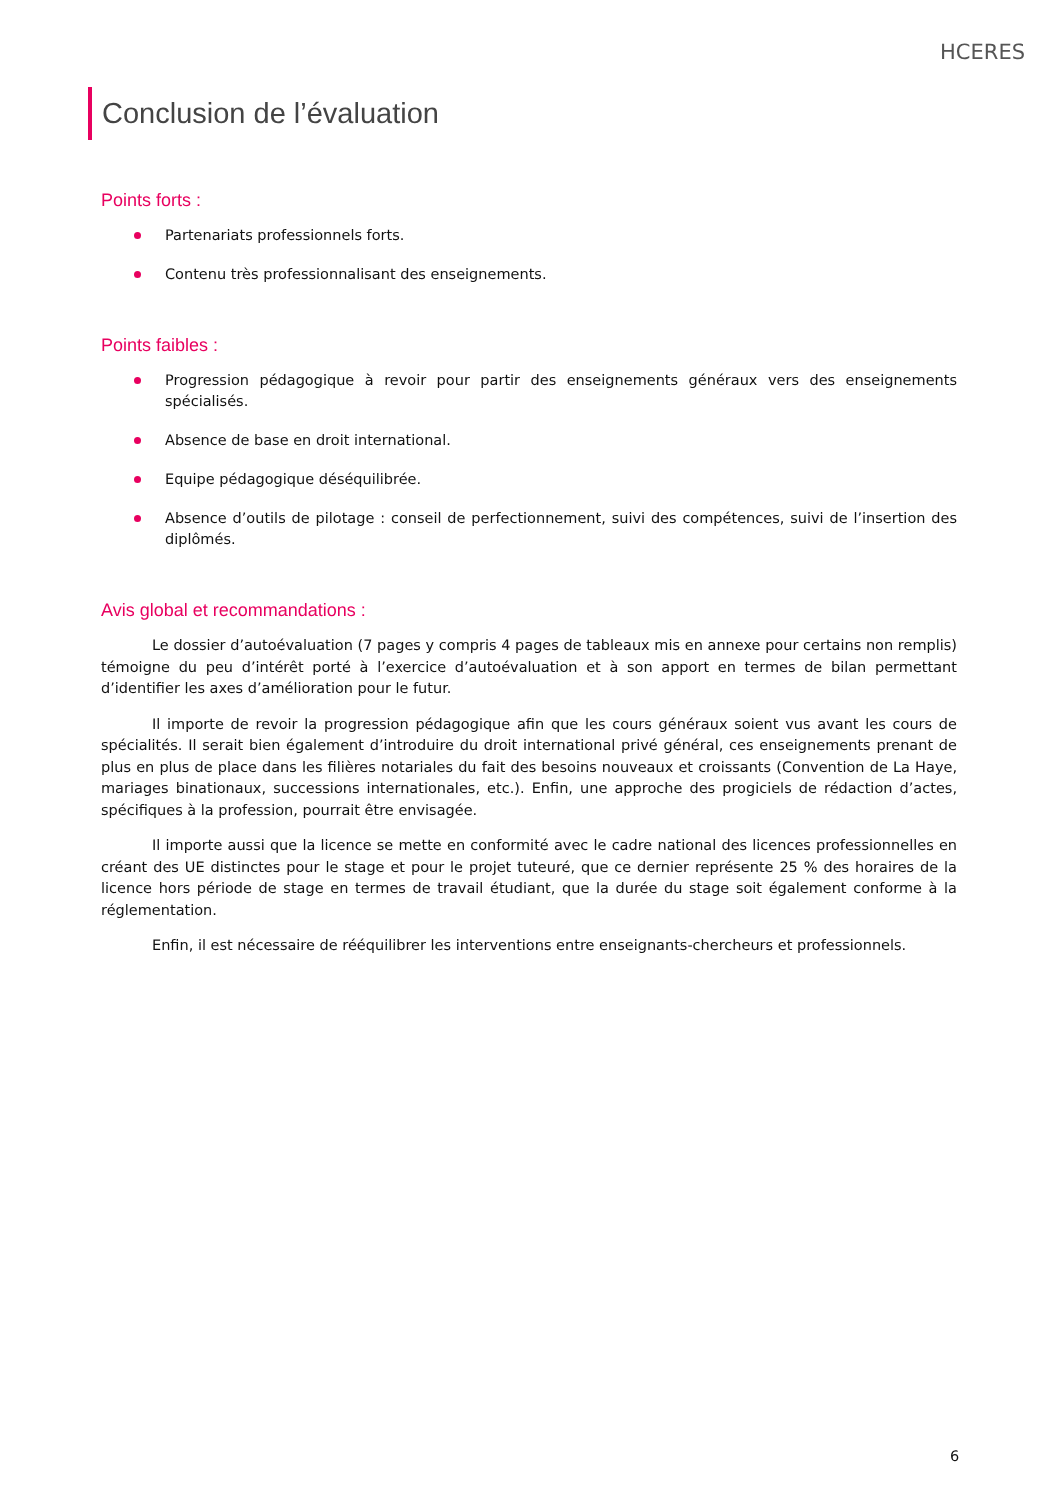HCERES
Conclusion de l’évaluation
Points forts :
Partenariats professionnels forts.
Contenu très professionnalisant des enseignements.
Points faibles :
Progression pédagogique à revoir pour partir des enseignements généraux vers des enseignements spécialisés.
Absence de base en droit international.
Equipe pédagogique déséquilibrée.
Absence d’outils de pilotage : conseil de perfectionnement, suivi des compétences, suivi de l’insertion des diplômés.
Avis global et recommandations :
Le dossier d’autoévaluation (7 pages y compris 4 pages de tableaux mis en annexe pour certains non remplis) témoigne du peu d’intérêt porté à l’exercice d’autoévaluation et à son apport en termes de bilan permettant d’identifier les axes d’amélioration pour le futur.
Il importe de revoir la progression pédagogique afin que les cours généraux soient vus avant les cours de spécialités. Il serait bien également d’introduire du droit international privé général, ces enseignements prenant de plus en plus de place dans les filières notariales du fait des besoins nouveaux et croissants (Convention de La Haye, mariages binationaux, successions internationales, etc.). Enfin, une approche des progiciels de rédaction d’actes, spécifiques à la profession, pourrait être envisagée.
Il importe aussi que la licence se mette en conformité avec le cadre national des licences professionnelles en créant des UE distinctes pour le stage et pour le projet tuteuré, que ce dernier représente 25 % des horaires de la licence hors période de stage en termes de travail étudiant, que la durée du stage soit également conforme à la réglementation.
Enfin, il est nécessaire de rééquilibrer les interventions entre enseignants-chercheurs et professionnels.
6